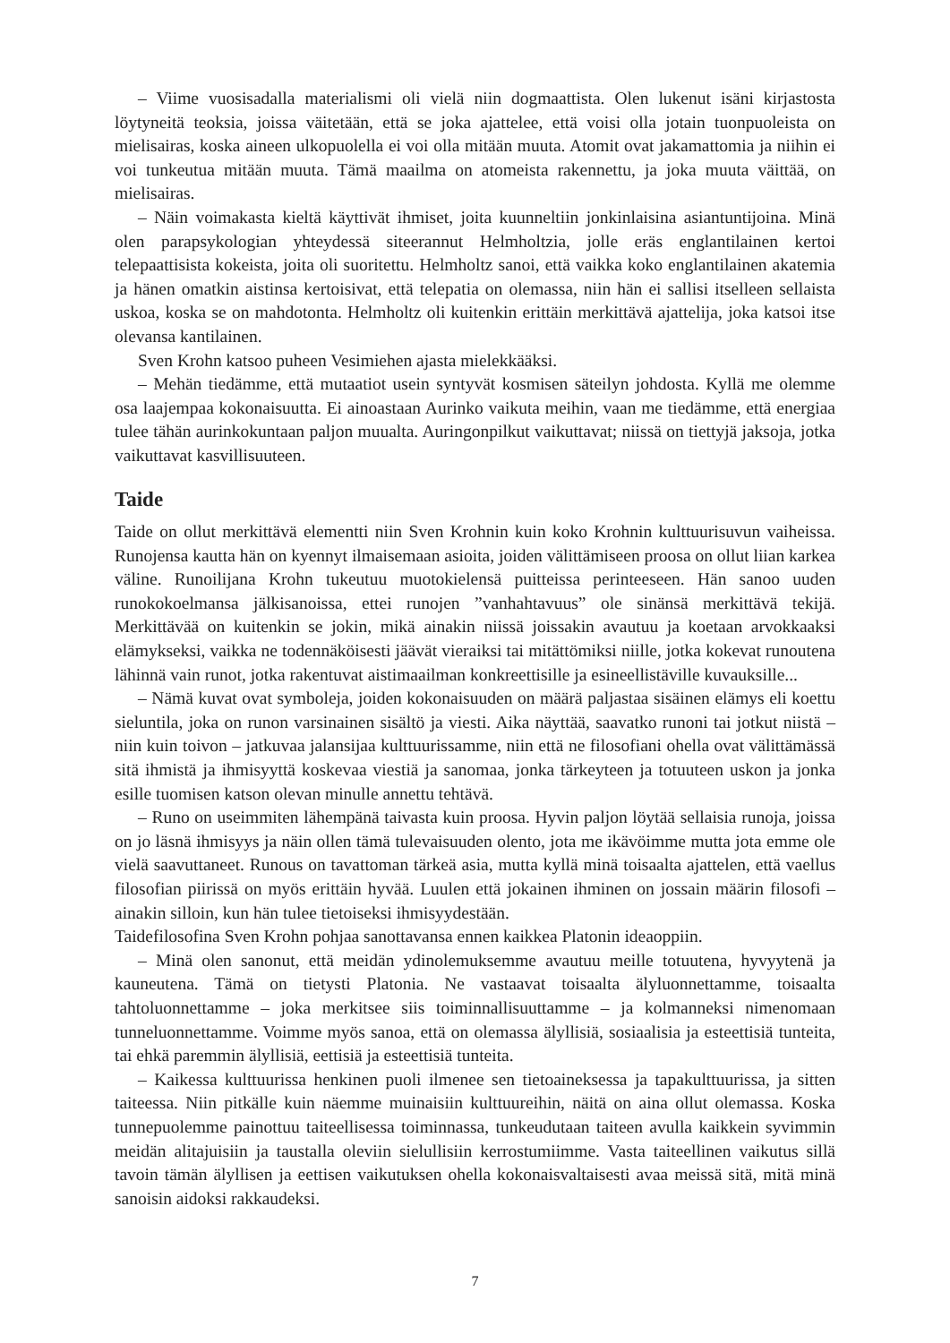– Viime vuosisadalla materialismi oli vielä niin dogmaattista. Olen lukenut isäni kirjastosta löytyneitä teoksia, joissa väitetään, että se joka ajattelee, että voisi olla jotain tuonpuoleista on mielisairas, koska aineen ulkopuolella ei voi olla mitään muuta. Atomit ovat jakamattomia ja niihin ei voi tunkeutua mitään muuta. Tämä maailma on atomeista rakennettu, ja joka muuta väittää, on mielisairas.
– Näin voimakasta kieltä käyttivät ihmiset, joita kuunneltiin jonkinlaisina asiantuntijoina. Minä olen parapsykologian yhteydessä siteerannut Helmholtzia, jolle eräs englantilainen kertoi telepaattisista kokeista, joita oli suoritettu. Helmholtz sanoi, että vaikka koko englantilainen akatemia ja hänen omatkin aistinsa kertoisivat, että telepatia on olemassa, niin hän ei sallisi itselleen sellaista uskoa, koska se on mahdotonta. Helmholtz oli kuitenkin erittäin merkittävä ajattelija, joka katsoi itse olevansa kantilainen.
Sven Krohn katsoo puheen Vesimiehen ajasta mielekkääksi.
– Mehän tiedämme, että mutaatiot usein syntyvät kosmisen säteilyn johdosta. Kyllä me olemme osa laajempaa kokonaisuutta. Ei ainoastaan Aurinko vaikuta meihin, vaan me tiedämme, että energiaa tulee tähän aurinkokuntaan paljon muualta. Auringonpilkut vaikuttavat; niissä on tiettyjä jaksoja, jotka vaikuttavat kasvillisuuteen.
Taide
Taide on ollut merkittävä elementti niin Sven Krohnin kuin koko Krohnin kulttuurisuvun vaiheissa. Runojensa kautta hän on kyennyt ilmaisemaan asioita, joiden välittämiseen proosa on ollut liian karkea väline. Runoilijana Krohn tukeutuu muotokielensä puitteissa perinteeseen. Hän sanoo uuden runokokoelmansa jälkisanoissa, ettei runojen ”vanhahtavuus” ole sinänsä merkittävä tekijä. Merkittävää on kuitenkin se jokin, mikä ainakin niissä joissakin avautuu ja koetaan arvokkaaksi elämykseksi, vaikka ne todennäköisesti jäävät vieraiksi tai mitättömiksi niille, jotka kokevat runoutena lähinnä vain runot, jotka rakentuvat aistimaailman konkreettisille ja esineellistäville kuvauksille...
– Nämä kuvat ovat symboleja, joiden kokonaisuuden on määrä paljastaa sisäinen elämys eli koettu sieluntila, joka on runon varsinainen sisältö ja viesti. Aika näyttää, saavatko runoni tai jotkut niistä – niin kuin toivon – jatkuvaa jalansijaa kulttuurissamme, niin että ne filosofiani ohella ovat välittämässä sitä ihmistä ja ihmisyyttä koskevaa viestiä ja sanomaa, jonka tärkeyteen ja totuuteen uskon ja jonka esille tuomisen katson olevan minulle annettu tehtävä.
– Runo on useimmiten lähempänä taivasta kuin proosa. Hyvin paljon löytää sellaisia runoja, joissa on jo läsnä ihmisyys ja näin ollen tämä tulevaisuuden olento, jota me ikävöimme mutta jota emme ole vielä saavuttaneet. Runous on tavattoman tärkeä asia, mutta kyllä minä toisaalta ajattelen, että vaellus filosofian piirissä on myös erittäin hyvää. Luulen että jokainen ihminen on jossain määrin filosofi – ainakin silloin, kun hän tulee tietoiseksi ihmisyydestään.
Taidefilosofina Sven Krohn pohjaa sanottavansa ennen kaikkea Platonin ideaoppiin.
– Minä olen sanonut, että meidän ydinolemuksemme avautuu meille totuutena, hyvyytenä ja kauneutena. Tämä on tietysti Platonia. Ne vastaavat toisaalta älyluonnettamme, toisaalta tahtoluonnettamme – joka merkitsee siis toiminnallisuuttamme – ja kolmanneksi nimenomaan tunneluonnettamme. Voimme myös sanoa, että on olemassa älyllisiä, sosiaalisia ja esteettisiä tunteita, tai ehkä paremmin älyllisiä, eettisiä ja esteettisiä tunteita.
– Kaikessa kulttuurissa henkinen puoli ilmenee sen tietoaineksessa ja tapakulttuurissa, ja sitten taiteessa. Niin pitkälle kuin näemme muinaisiin kulttuureihin, näitä on aina ollut olemassa. Koska tunnepuolemme painottuu taiteellisessa toiminnassa, tunkeudutaan taiteen avulla kaikkein syvimmin meidän alitajuisiin ja taustalla oleviin sielullisiin kerrostumiimme. Vasta taiteellinen vaikutus sillä tavoin tämän älyllisen ja eettisen vaikutuksen ohella kokonaisvaltaisesti avaa meissä sitä, mitä minä sanoisin aidoksi rakkaudeksi.
7